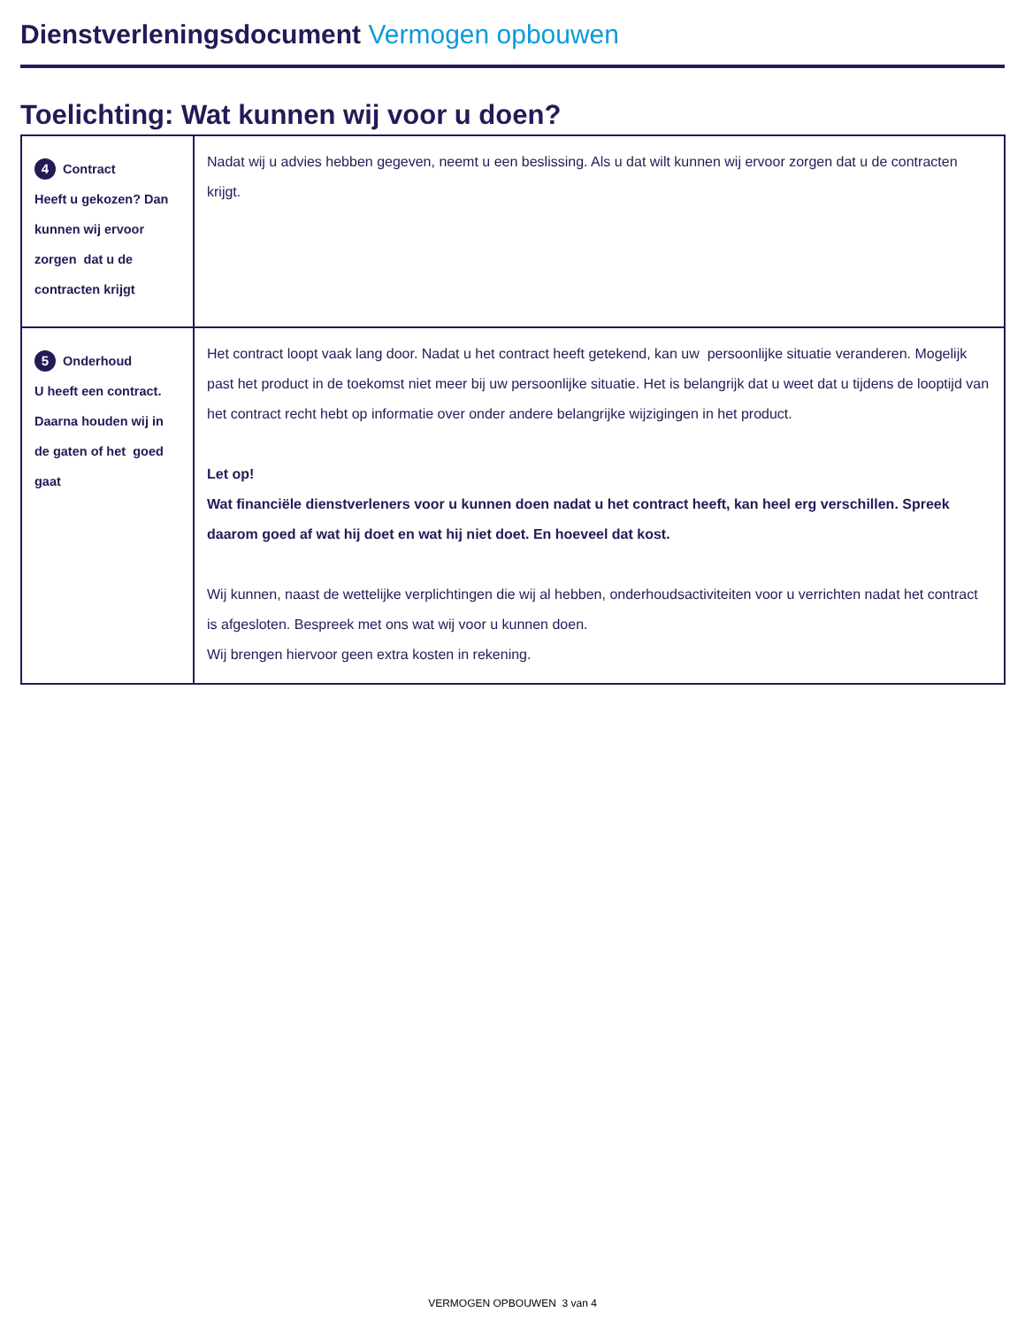Dienstverleningsdocument Vermogen opbouwen
Toelichting: Wat kunnen wij voor u doen?
| 4 Contract Heeft u gekozen? Dan kunnen wij ervoor zorgen dat u de contracten krijgt | Nadat wij u advies hebben gegeven, neemt u een beslissing. Als u dat wilt kunnen wij ervoor zorgen dat u de contracten krijgt. |
| 5 Onderhoud U heeft een contract. Daarna houden wij in de gaten of het goed gaat | Het contract loopt vaak lang door. Nadat u het contract heeft getekend, kan uw persoonlijke situatie veranderen. Mogelijk past het product in de toekomst niet meer bij uw persoonlijke situatie. Het is belangrijk dat u weet dat u tijdens de looptijd van het contract recht hebt op informatie over onder andere belangrijke wijzigingen in het product. Let op! Wat financiële dienstverleners voor u kunnen doen nadat u het contract heeft, kan heel erg verschillen. Spreek daarom goed af wat hij doet en wat hij niet doet. En hoeveel dat kost. Wij kunnen, naast de wettelijke verplichtingen die wij al hebben, onderhoudsactiviteiten voor u verrichten nadat het contract is afgesloten. Bespreek met ons wat wij voor u kunnen doen. Wij brengen hiervoor geen extra kosten in rekening. |
VERMOGEN OPBOUWEN 3 van 4